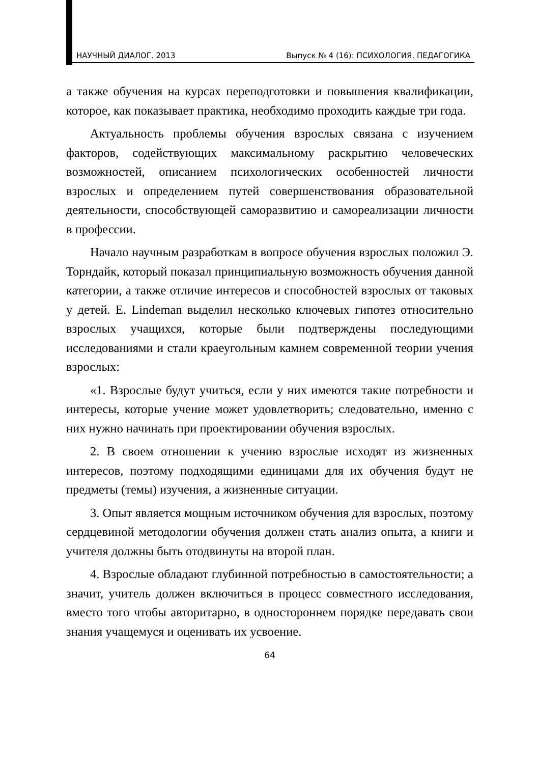НАУЧНЫЙ ДИАЛОГ. 2013 Выпуск № 4 (16): ПСИХОЛОГИЯ. ПЕДАГОГИКА
а также обучения на курсах переподготовки и повышения квалификации, которое, как показывает практика, необходимо проходить каждые три года.
Актуальность проблемы обучения взрослых связана с изучением факторов, содействующих максимальному раскрытию человеческих возможностей, описанием психологических особенностей личности взрослых и определением путей совершенствования образовательной деятельности, способствующей саморазвитию и самореализации личности в профессии.
Начало научным разработкам в вопросе обучения взрослых положил Э. Торндайк, который показал принципиальную возможность обучения данной категории, а также отличие интересов и способностей взрослых от таковых у детей. E. Lindeman выделил несколько ключевых гипотез относительно взрослых учащихся, которые были подтверждены последующими исследованиями и стали краеугольным камнем современной теории учения взрослых:
«1. Взрослые будут учиться, если у них имеются такие потребности и интересы, которые учение может удовлетворить; следовательно, именно с них нужно начинать при проектировании обучения взрослых.
2. В своем отношении к учению взрослые исходят из жизненных интересов, поэтому подходящими единицами для их обучения будут не предметы (темы) изучения, а жизненные ситуации.
3. Опыт является мощным источником обучения для взрослых, поэтому сердцевиной методологии обучения должен стать анализ опыта, а книги и учителя должны быть отодвинуты на второй план.
4. Взрослые обладают глубинной потребностью в самостоятельности; а значит, учитель должен включиться в процесс совместного исследования, вместо того чтобы авторитарно, в одностороннем порядке передавать свои знания учащемуся и оценивать их усвоение.
64